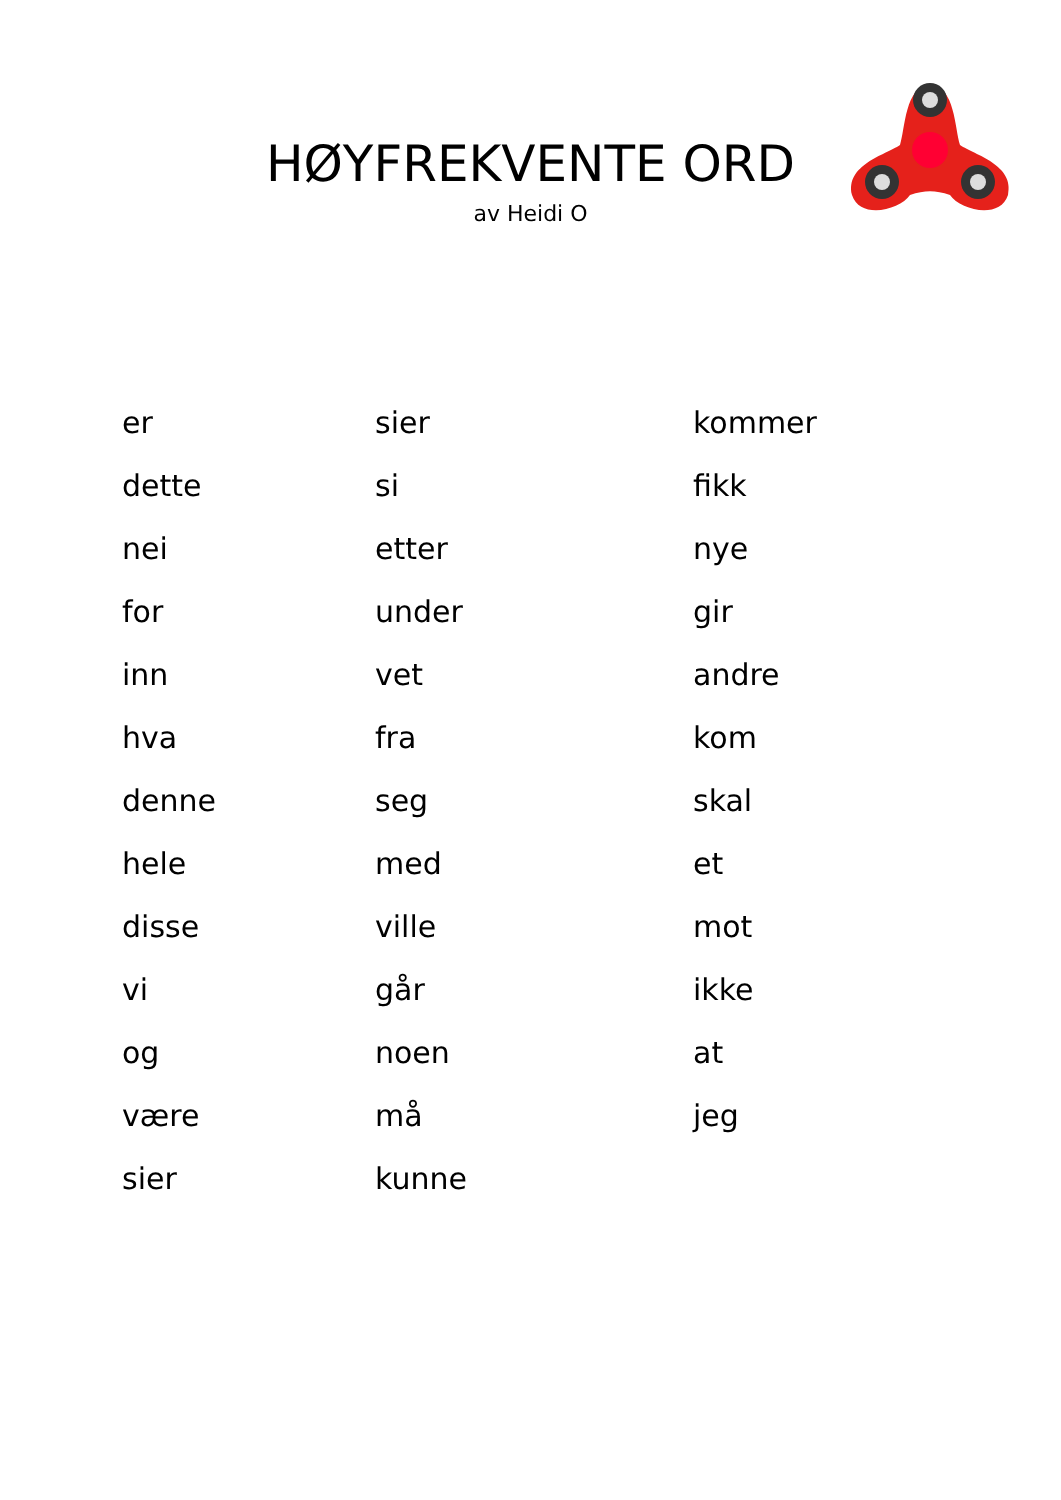HØYFREKVENTE ORD
av Heidi O
| er | sier | kommer |
| dette | si | fikk |
| nei | etter | nye |
| for | under | gir |
| inn | vet | andre |
| hva | fra | kom |
| denne | seg | skal |
| hele | med | et |
| disse | ville | mot |
| vi | går | ikke |
| og | noen | at |
| være | må | jeg |
| sier | kunne | |